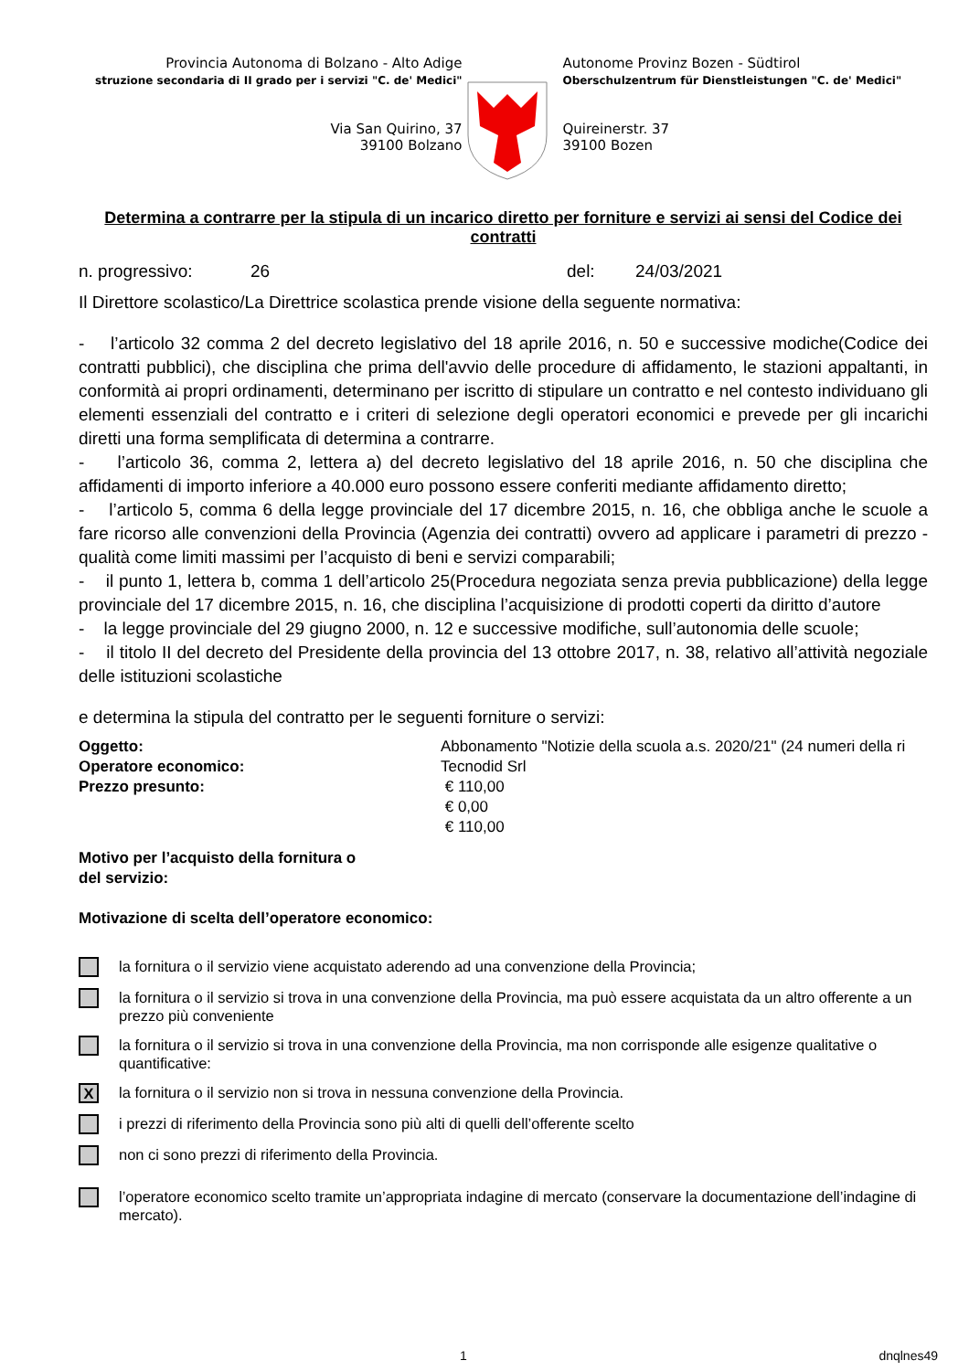Provincia Autonoma di Bolzano - Alto Adige
struzione secondaria di II grado per i servizi "C. de' Medici"
Via San Quirino, 37
39100 Bolzano
Autonome Provinz Bozen - Südtirol
Oberschulzentrum für Dienstleistungen "C. de' Medici"
Quireinerstr. 37
39100 Bozen
Determina a contrarre per la stipula di un incarico diretto per forniture e servizi ai sensi del Codice dei contratti
n. progressivo: 26 del: 24/03/2021
Il Direttore scolastico/La Direttrice scolastica prende visione della seguente normativa:
- l’articolo 32 comma 2 del decreto legislativo del 18 aprile 2016, n. 50 e successive modiche(Codice dei contratti pubblici), che disciplina che prima dell'avvio delle procedure di affidamento, le stazioni appaltanti, in conformità ai propri ordinamenti, determinano per iscritto di stipulare un contratto e nel contesto individuano gli elementi essenziali del contratto e i criteri di selezione degli operatori economici e prevede per gli incarichi diretti una forma semplificata di determina a contrarre.
- l’articolo 36, comma 2, lettera a) del decreto legislativo del 18 aprile 2016, n. 50 che disciplina che affidamenti di importo inferiore a 40.000 euro possono essere conferiti mediante affidamento diretto;
- l’articolo 5, comma 6 della legge provinciale del 17 dicembre 2015, n. 16, che obbliga anche le scuole a fare ricorso alle convenzioni della Provincia (Agenzia dei contratti) ovvero ad applicare i parametri di prezzo - qualità come limiti massimi per l’acquisto di beni e servizi comparabili;
- il punto 1, lettera b, comma 1 dell’articolo 25(Procedura negoziata senza previa pubblicazione) della legge provinciale del 17 dicembre 2015, n. 16, che disciplina l’acquisizione di prodotti coperti da diritto d’autore
- la legge provinciale del 29 giugno 2000, n. 12 e successive modifiche, sull’autonomia delle scuole;
- il titolo II del decreto del Presidente della provincia del 13 ottobre 2017, n. 38, relativo all’attività negoziale delle istituzioni scolastiche
e determina la stipula del contratto per le seguenti forniture o servizi:
Oggetto:
Operatore economico:
Prezzo presunto:
Abbonamento "Notizie della scuola a.s. 2020/21" (24 numeri della ri
Tecnodid Srl
€ 110,00
€ 0,00
€ 110,00
Motivo per l’acquisto della fornitura o
del servizio:
Motivazione di scelta dell’operatore economico:
la fornitura o il servizio viene acquistato aderendo ad una convenzione della Provincia;
la fornitura o il servizio si trova in una convenzione della Provincia, ma può essere acquistata da un altro offerente a un prezzo più conveniente
la fornitura o il servizio si trova in una convenzione della Provincia, ma non corrisponde alle esigenze qualitative o quantificative:
Xla fornitura o il servizio non si trova in nessuna convenzione della Provincia.
i prezzi di riferimento della Provincia sono più alti di quelli dell’offerente scelto
non ci sono prezzi di riferimento della Provincia.
l’operatore economico scelto tramite un’appropriata indagine di mercato (conservare la documentazione dell’indagine di mercato).
1 dnqlnes49